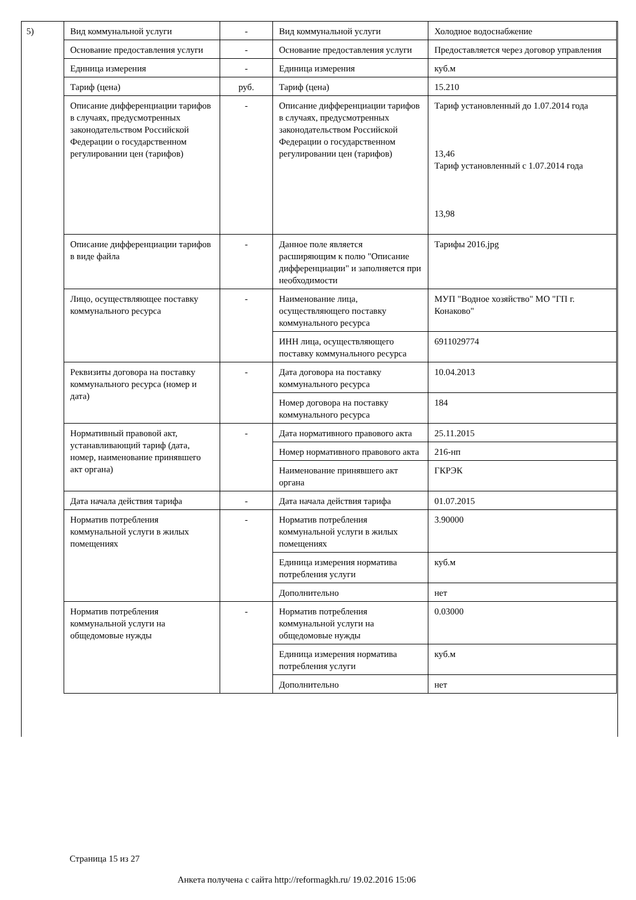5)
| Вид коммунальной услуги | - | Вид коммунальной услуги | Холодное водоснабжение |
| Основание предоставления услуги | - | Основание предоставления услуги | Предоставляется через договор управления |
| Единица измерения | - | Единица измерения | куб.м |
| Тариф (цена) | руб. | Тариф (цена) | 15.210 |
| Описание дифференциации тарифов в случаях, предусмотренных законодательством Российской Федерации о государственном регулировании цен (тарифов) | - | Описание дифференциации тарифов в случаях, предусмотренных законодательством Российской Федерации о государственном регулировании цен (тарифов) | Тариф установленный до 1.07.2014 года 13,46 Тариф установленный с 1.07.2014 года 13,98 |
| Описание дифференциации тарифов в виде файла | - | Данное поле является расширяющим к полю "Описание дифференциации" и заполняется при необходимости | Тарифы 2016.jpg |
| Лицо, осуществляющее поставку коммунального ресурса | - | Наименование лица, осуществляющего поставку коммунального ресурса | МУП "Водное хозяйство" МО "ГП г. Конаково" |
| | | ИНН лица, осуществляющего поставку коммунального ресурса | 6911029774 |
| Реквизиты договора на поставку коммунального ресурса (номер и дата) | - | Дата договора на поставку коммунального ресурса | 10.04.2013 |
| | | Номер договора на поставку коммунального ресурса | 184 |
| Нормативный правовой акт, устанавливающий тариф (дата, номер, наименование принявшего акт органа) | - | Дата нормативного правового акта | 25.11.2015 |
| | | Номер нормативного правового акта | 216-нп |
| | | Наименование принявшего акт органа | ГКРЭК |
| Дата начала действия тарифа | - | Дата начала действия тарифа | 01.07.2015 |
| Норматив потребления коммунальной услуги в жилых помещениях | - | Норматив потребления коммунальной услуги в жилых помещениях | 3.90000 |
| | | Единица измерения норматива потребления услуги | куб.м |
| | | Дополнительно | нет |
| Норматив потребления коммунальной услуги на общедомовые нужды | - | Норматив потребления коммунальной услуги на общедомовые нужды | 0.03000 |
| | | Единица измерения норматива потребления услуги | куб.м |
| | | Дополнительно | нет |
Страница 15 из 27
Анкета получена с сайта http://reformagkh.ru/ 19.02.2016 15:06